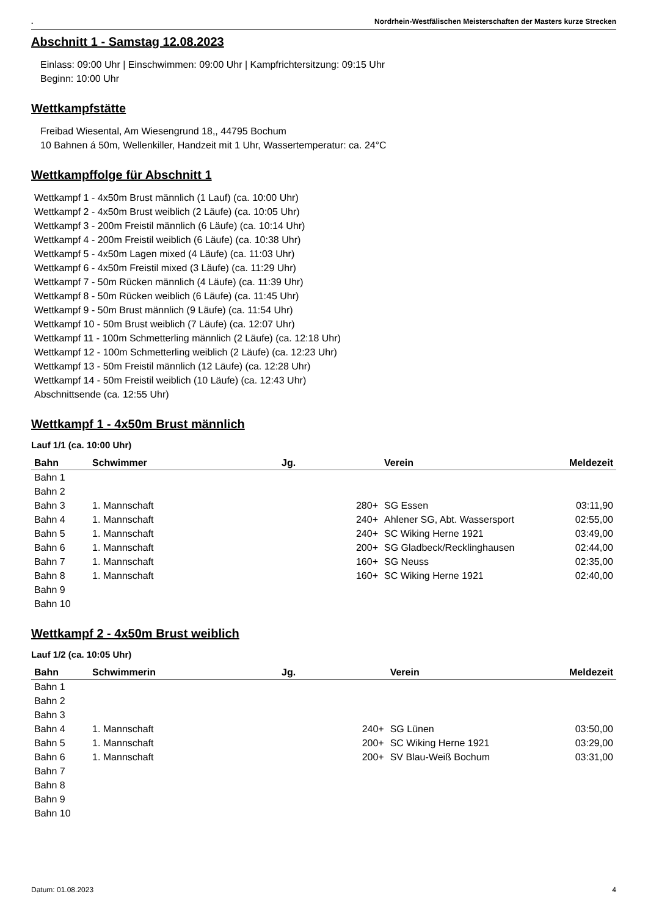. Nordrhein-Westfälischen Meisterschaften der Masters kurze Strecken
Abschnitt 1 - Samstag 12.08.2023
Einlass: 09:00 Uhr | Einschwimmen: 09:00 Uhr | Kampfrichtersitzung: 09:15 Uhr
Beginn: 10:00 Uhr
Wettkampfstätte
Freibad Wiesental, Am Wiesengrund 18,, 44795 Bochum
10 Bahnen á 50m, Wellenkiller, Handzeit mit 1 Uhr, Wassertemperatur: ca. 24°C
Wettkampffolge für Abschnitt 1
Wettkampf 1 - 4x50m Brust männlich (1 Lauf) (ca. 10:00 Uhr)
Wettkampf 2 - 4x50m Brust weiblich (2 Läufe) (ca. 10:05 Uhr)
Wettkampf 3 - 200m Freistil männlich (6 Läufe) (ca. 10:14 Uhr)
Wettkampf 4 - 200m Freistil weiblich (6 Läufe) (ca. 10:38 Uhr)
Wettkampf 5 - 4x50m Lagen mixed (4 Läufe) (ca. 11:03 Uhr)
Wettkampf 6 - 4x50m Freistil mixed (3 Läufe) (ca. 11:29 Uhr)
Wettkampf 7 - 50m Rücken männlich (4 Läufe) (ca. 11:39 Uhr)
Wettkampf 8 - 50m Rücken weiblich (6 Läufe) (ca. 11:45 Uhr)
Wettkampf 9 - 50m Brust männlich (9 Läufe) (ca. 11:54 Uhr)
Wettkampf 10 - 50m Brust weiblich (7 Läufe) (ca. 12:07 Uhr)
Wettkampf 11 - 100m Schmetterling männlich (2 Läufe) (ca. 12:18 Uhr)
Wettkampf 12 - 100m Schmetterling weiblich (2 Läufe) (ca. 12:23 Uhr)
Wettkampf 13 - 50m Freistil männlich (12 Läufe) (ca. 12:28 Uhr)
Wettkampf 14 - 50m Freistil weiblich (10 Läufe) (ca. 12:43 Uhr)
Abschnittsende (ca. 12:55 Uhr)
Wettkampf 1 - 4x50m Brust männlich
Lauf 1/1 (ca. 10:00 Uhr)
| Bahn | Schwimmer | Jg. | | Verein | Meldezeit |
| --- | --- | --- | --- | --- | --- |
| Bahn 1 | | | | | |
| Bahn 2 | | | | | |
| Bahn 3 | 1. Mannschaft | | 280+ | SG Essen | 03:11,90 |
| Bahn 4 | 1. Mannschaft | | 240+ | Ahlener SG, Abt. Wassersport | 02:55,00 |
| Bahn 5 | 1. Mannschaft | | 240+ | SC Wiking Herne 1921 | 03:49,00 |
| Bahn 6 | 1. Mannschaft | | 200+ | SG Gladbeck/Recklinghausen | 02:44,00 |
| Bahn 7 | 1. Mannschaft | | 160+ | SG Neuss | 02:35,00 |
| Bahn 8 | 1. Mannschaft | | 160+ | SC Wiking Herne 1921 | 02:40,00 |
| Bahn 9 | | | | | |
| Bahn 10 | | | | | |
Wettkampf 2 - 4x50m Brust weiblich
Lauf 1/2 (ca. 10:05 Uhr)
| Bahn | Schwimmerin | Jg. | | Verein | Meldezeit |
| --- | --- | --- | --- | --- | --- |
| Bahn 1 | | | | | |
| Bahn 2 | | | | | |
| Bahn 3 | | | | | |
| Bahn 4 | 1. Mannschaft | | 240+ | SG Lünen | 03:50,00 |
| Bahn 5 | 1. Mannschaft | | 200+ | SC Wiking Herne 1921 | 03:29,00 |
| Bahn 6 | 1. Mannschaft | | 200+ | SV Blau-Weiß Bochum | 03:31,00 |
| Bahn 7 | | | | | |
| Bahn 8 | | | | | |
| Bahn 9 | | | | | |
| Bahn 10 | | | | | |
Datum: 01.08.2023 4